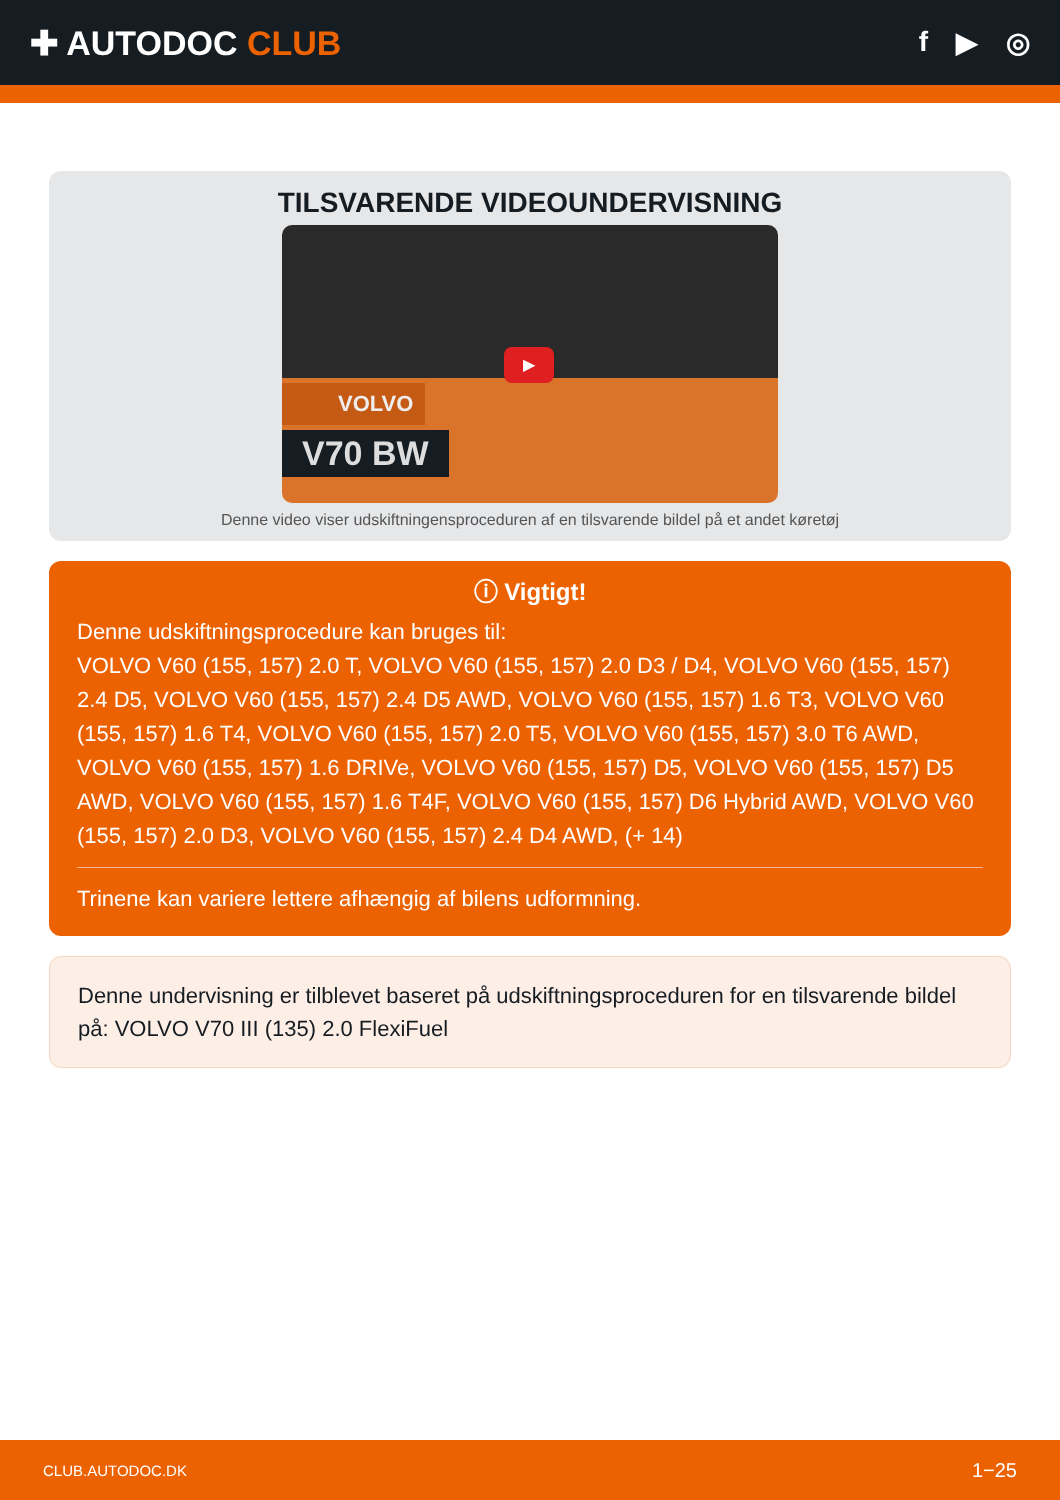✚ AUTODOC CLUB
f ▶ ◎
TILSVARENDE VIDEOUNDERVISNING
▶
VOLVO
V70 BW
Denne video viser udskiftningensproceduren af en tilsvarende bildel på et andet køretøj
ⓘ Vigtigt!
Denne udskiftningsprocedure kan bruges til:
VOLVO V60 (155, 157) 2.0 T, VOLVO V60 (155, 157) 2.0 D3 / D4, VOLVO V60 (155, 157) 2.4 D5, VOLVO V60 (155, 157) 2.4 D5 AWD, VOLVO V60 (155, 157) 1.6 T3, VOLVO V60 (155, 157) 1.6 T4, VOLVO V60 (155, 157) 2.0 T5, VOLVO V60 (155, 157) 3.0 T6 AWD, VOLVO V60 (155, 157) 1.6 DRIVe, VOLVO V60 (155, 157) D5, VOLVO V60 (155, 157) D5 AWD, VOLVO V60 (155, 157) 1.6 T4F, VOLVO V60 (155, 157) D6 Hybrid AWD, VOLVO V60 (155, 157) 2.0 D3, VOLVO V60 (155, 157) 2.4 D4 AWD, (+ 14)
Trinene kan variere lettere afhængig af bilens udformning.
Denne undervisning er tilblevet baseret på udskiftningsproceduren for en tilsvarende bildel på: VOLVO V70 III (135) 2.0 FlexiFuel
CLUB.AUTODOC.DK 1−25